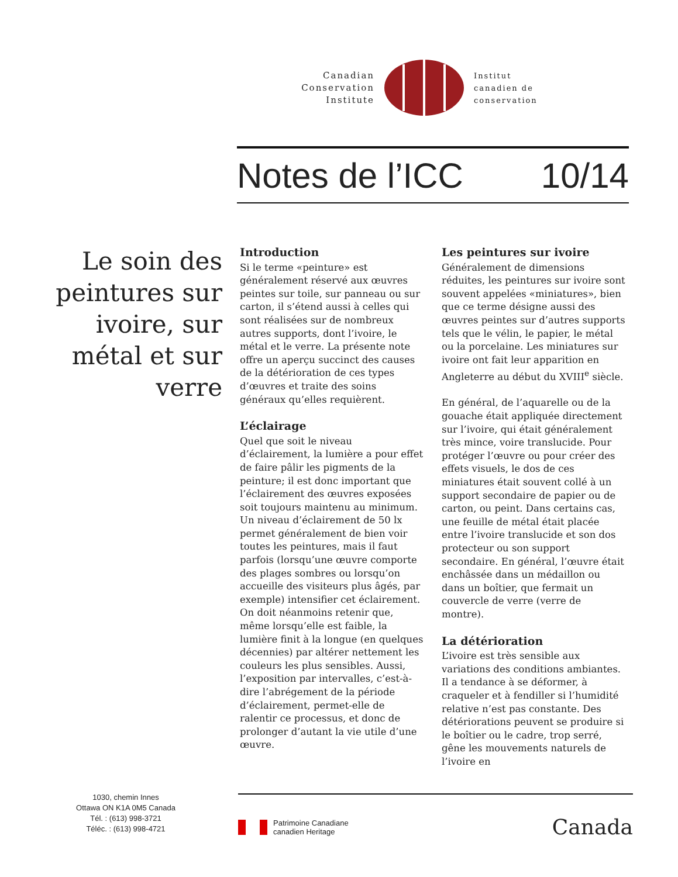Canadian
Conservation
Institute
Institut
canadien de
conservation
Notes de l’ICC 10/14
Le soin des peintures sur ivoire, sur métal et sur verre
Introduction
Si le terme «peinture» est généralement réservé aux œuvres peintes sur toile, sur panneau ou sur carton, il s’étend aussi à celles qui sont réalisées sur de nombreux autres supports, dont l’ivoire, le métal et le verre. La présente note offre un aperçu succinct des causes de la détérioration de ces types d’œuvres et traite des soins généraux qu’elles requièrent.
L’éclairage
Quel que soit le niveau d’éclairement, la lumière a pour effet de faire pâlir les pigments de la peinture; il est donc important que l’éclairement des œuvres exposées soit toujours maintenu au minimum. Un niveau d’éclairement de 50 lx permet généralement de bien voir toutes les peintures, mais il faut parfois (lorsqu’une œuvre comporte des plages sombres ou lorsqu’on accueille des visiteurs plus âgés, par exemple) intensifier cet éclairement. On doit néanmoins retenir que, même lorsqu’elle est faible, la lumière finit à la longue (en quelques décennies) par altérer nettement les couleurs les plus sensibles. Aussi, l’exposition par intervalles, c’est-à-dire l’abrégement de la période d’éclairement, permet-elle de ralentir ce processus, et donc de prolonger d’autant la vie utile d’une œuvre.
Les peintures sur ivoire
Généralement de dimensions réduites, les peintures sur ivoire sont souvent appelées «miniatures», bien que ce terme désigne aussi des œuvres peintes sur d’autres supports tels que le vélin, le papier, le métal ou la porcelaine. Les miniatures sur ivoire ont fait leur apparition en Angleterre au début du XVIII<sup>e</sup> siècle.
En général, de l’aquarelle ou de la gouache était appliquée directement sur l’ivoire, qui était généralement très mince, voire translucide. Pour protéger l’œuvre ou pour créer des effets visuels, le dos de ces miniatures était souvent collé à un support secondaire de papier ou de carton, ou peint. Dans certains cas, une feuille de métal était placée entre l’ivoire translucide et son dos protecteur ou son support secondaire. En général, l’œuvre était enchâssée dans un médaillon ou dans un boîtier, que fermait un couvercle de verre (verre de montre).
La détérioration
L’ivoire est très sensible aux variations des conditions ambiantes. Il a tendance à se déformer, à craqueler et à fendiller si l’humidité relative n’est pas constante. Des détériorations peuvent se produire si le boîtier ou le cadre, trop serré, gêne les mouvements naturels de l’ivoire en
1030, chemin Innes
Ottawa ON K1A 0M5 Canada
Tél. : (613) 998-3721
Téléc. : (613) 998-4721
Patrimoine Canadiane
canadien Heritage
Canada